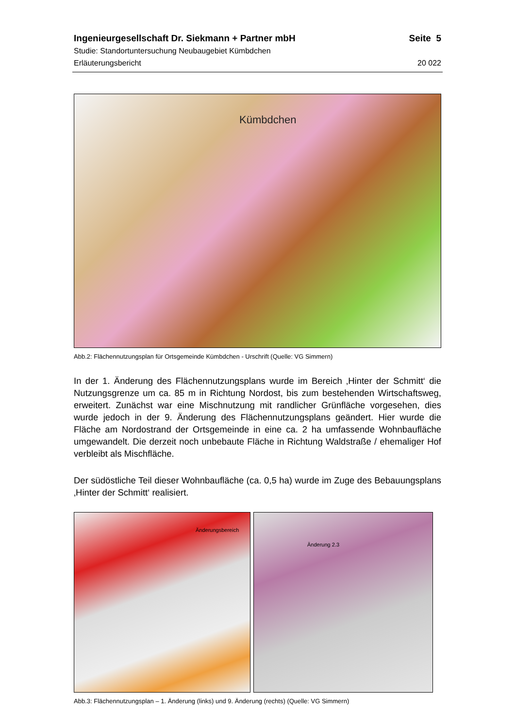Ingenieurgesellschaft Dr. Siekmann + Partner mbH Seite 5
Studie: Standortuntersuchung Neubaugebiet Kümbdchen
Erläuterungsbericht 20 022
Kümbdchen
Abb.2: Flächennutzungsplan für Ortsgemeinde Kümbdchen - Urschrift (Quelle: VG Simmern)
In der 1. Änderung des Flächennutzungsplans wurde im Bereich ‚Hinter der Schmitt‘ die Nutzungsgrenze um ca. 85 m in Richtung Nordost, bis zum bestehenden Wirtschafts­weg, erweitert. Zunächst war eine Mischnutzung mit randlicher Grünfläche vorgesehen, dies wurde jedoch in der 9. Änderung des Flächennutzungsplans geändert. Hier wurde die Fläche am Nordostrand der Ortsgemeinde in eine ca. 2 ha umfassende Wohnbau­fläche umgewandelt. Die derzeit noch unbebaute Fläche in Richtung Waldstraße / ehe­maliger Hof verbleibt als Mischfläche.
Der südöstliche Teil dieser Wohnbaufläche (ca. 0,5 ha) wurde im Zuge des Bebauungs­plans ‚Hinter der Schmitt‘ realisiert.
Änderungsbereich
Änderung 2.3
Abb.3: Flächennutzungsplan – 1. Änderung (links) und 9. Änderung (rechts) (Quelle: VG Simmern)